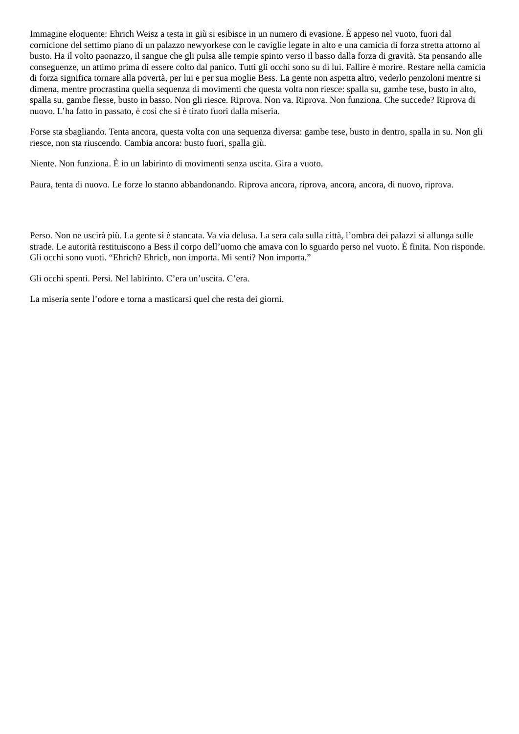Immagine eloquente: Ehrich Weisz a testa in giù si esibisce in un numero di evasione. È appeso nel vuoto, fuori dal cornicione del settimo piano di un palazzo newyorkese con le caviglie legate in alto e una camicia di forza stretta attorno al busto. Ha il volto paonazzo, il sangue che gli pulsa alle tempie spinto verso il basso dalla forza di gravità. Sta pensando alle conseguenze, un attimo prima di essere colto dal panico. Tutti gli occhi sono su di lui. Fallire è morire. Restare nella camicia di forza significa tornare alla povertà, per lui e per sua moglie Bess. La gente non aspetta altro, vederlo penzoloni mentre si dimena, mentre procrastina quella sequenza di movimenti che questa volta non riesce: spalla su, gambe tese, busto in alto, spalla su, gambe flesse, busto in basso. Non gli riesce. Riprova. Non va. Riprova. Non funziona. Che succede? Riprova di nuovo. L’ha fatto in passato, è così che si è tirato fuori dalla miseria.
Forse sta sbagliando. Tenta ancora, questa volta con una sequenza diversa: gambe tese, busto in dentro, spalla in su. Non gli riesce, non sta riuscendo. Cambia ancora: busto fuori, spalla giù.
Niente. Non funziona. È in un labirinto di movimenti senza uscita. Gira a vuoto.
Paura, tenta di nuovo. Le forze lo stanno abbandonando. Riprova ancora, riprova, ancora, ancora, di nuovo, riprova.
Perso. Non ne uscirà più. La gente sì è stancata. Va via delusa. La sera cala sulla città, l’ombra dei palazzi si allunga sulle strade. Le autorità restituiscono a Bess il corpo dell’uomo che amava con lo sguardo perso nel vuoto. È finita. Non risponde. Gli occhi sono vuoti. “Ehrich? Ehrich, non importa. Mi senti? Non importa.”
Gli occhi spenti. Persi. Nel labirinto. C’era un’uscita. C’era.
La miseria sente l’odore e torna a masticarsi quel che resta dei giorni.